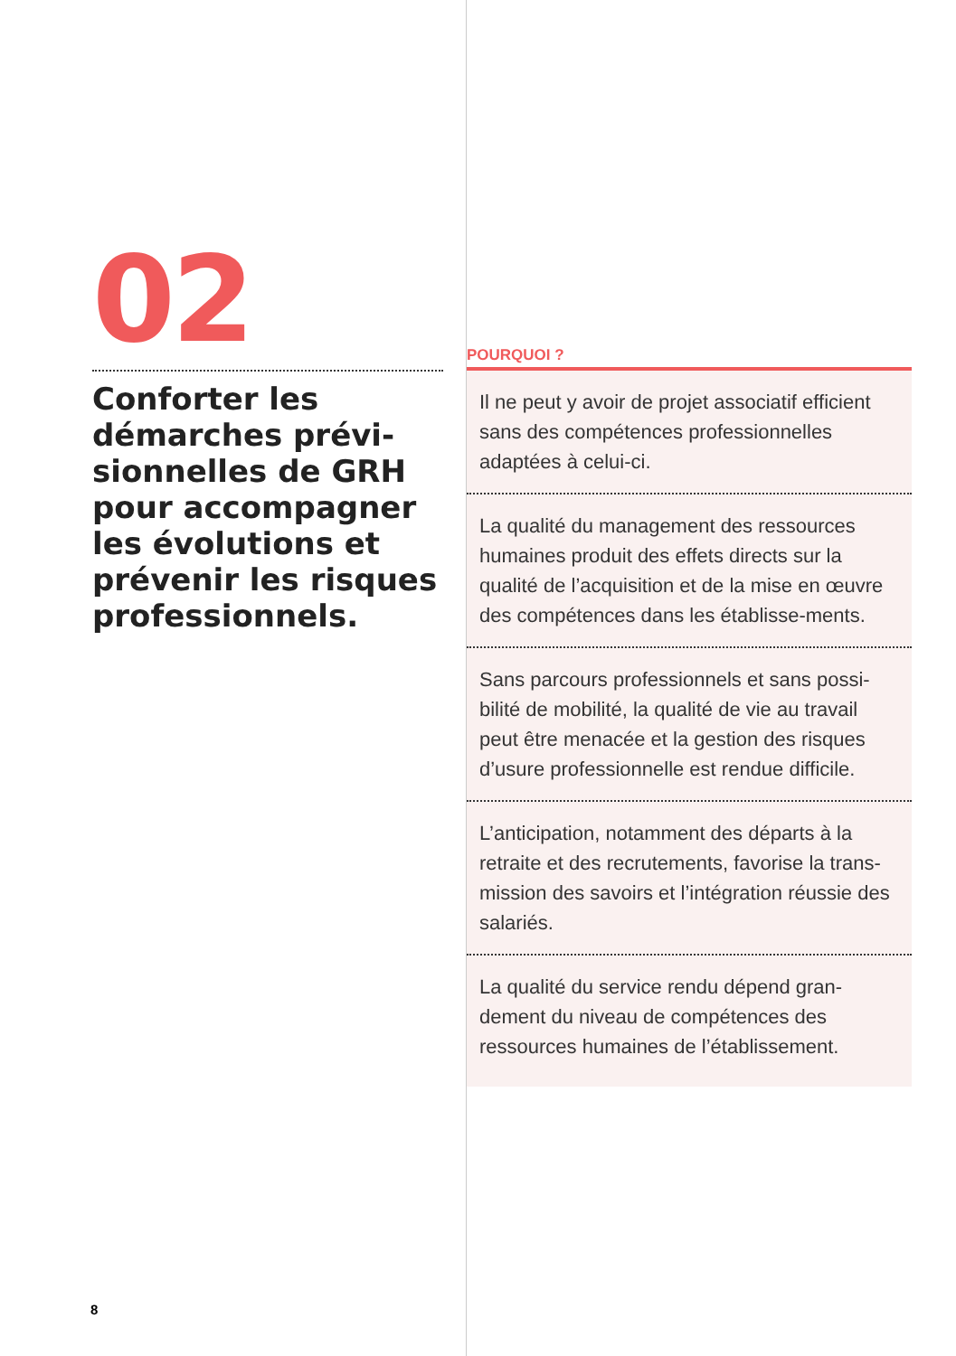02
Conforter les démarches prévi-sionnelles de GRH pour accompagner les évolutions et prévenir les risques professionnels.
POURQUOI ?
Il ne peut y avoir de projet associatif efficient sans des compétences professionnelles adaptées à celui-ci.
La qualité du management des ressources humaines produit des effets directs sur la qualité de l’acquisition et de la mise en œuvre des compétences dans les établisse-ments.
Sans parcours professionnels et sans possi-bilité de mobilité, la qualité de vie au travail peut être menacée et la gestion des risques d’usure professionnelle est rendue difficile.
L’anticipation, notamment des départs à la retraite et des recrutements, favorise la trans-mission des savoirs et l’intégration réussie des salariés.
La qualité du service rendu dépend gran-dement du niveau de compétences des ressources humaines de l’établissement.
8